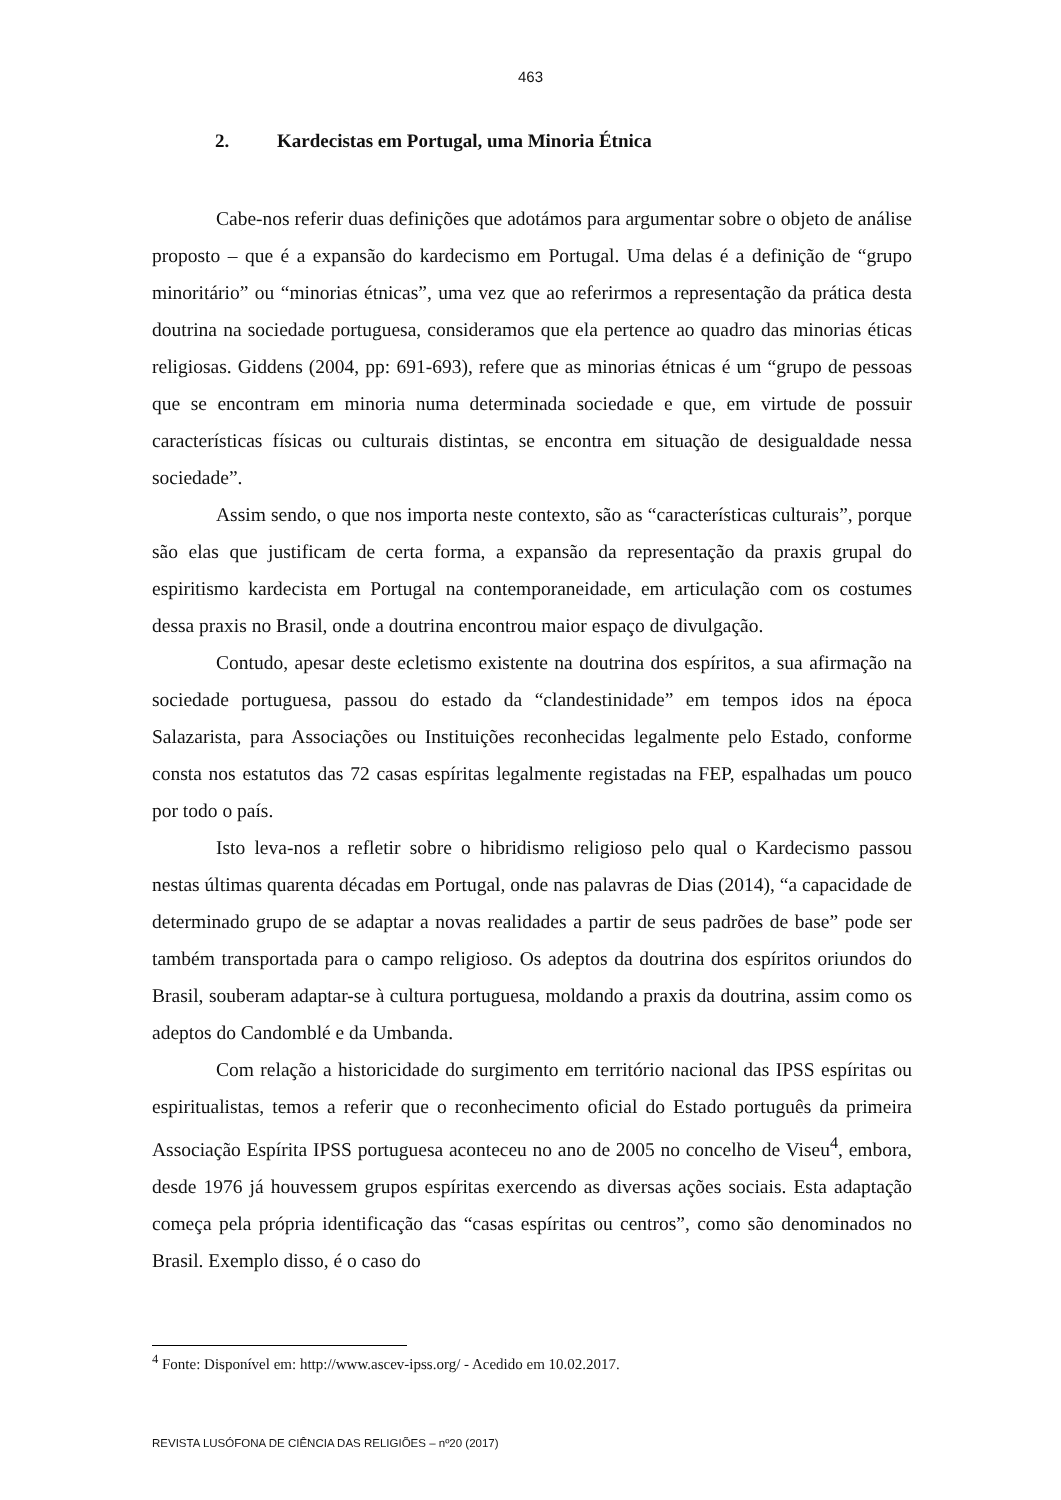463
2. Kardecistas em Portugal, uma Minoria Étnica
Cabe-nos referir duas definições que adotámos para argumentar sobre o objeto de análise proposto – que é a expansão do kardecismo em Portugal. Uma delas é a definição de “grupo minoritário” ou “minorias étnicas”, uma vez que ao referirmos a representação da prática desta doutrina na sociedade portuguesa, consideramos que ela pertence ao quadro das minorias éticas religiosas. Giddens (2004, pp: 691-693), refere que as minorias étnicas é um “grupo de pessoas que se encontram em minoria numa determinada sociedade e que, em virtude de possuir características físicas ou culturais distintas, se encontra em situação de desigualdade nessa sociedade”.
Assim sendo, o que nos importa neste contexto, são as “características culturais”, porque são elas que justificam de certa forma, a expansão da representação da praxis grupal do espiritismo kardecista em Portugal na contemporaneidade, em articulação com os costumes dessa praxis no Brasil, onde a doutrina encontrou maior espaço de divulgação.
Contudo, apesar deste ecletismo existente na doutrina dos espíritos, a sua afirmação na sociedade portuguesa, passou do estado da “clandestinidade” em tempos idos na época Salazarista, para Associações ou Instituições reconhecidas legalmente pelo Estado, conforme consta nos estatutos das 72 casas espíritas legalmente registadas na FEP, espalhadas um pouco por todo o país.
Isto leva-nos a refletir sobre o hibridismo religioso pelo qual o Kardecismo passou nestas últimas quarenta décadas em Portugal, onde nas palavras de Dias (2014), “a capacidade de determinado grupo de se adaptar a novas realidades a partir de seus padrões de base” pode ser também transportada para o campo religioso. Os adeptos da doutrina dos espíritos oriundos do Brasil, souberam adaptar-se à cultura portuguesa, moldando a praxis da doutrina, assim como os adeptos do Candomblé e da Umbanda.
Com relação a historicidade do surgimento em território nacional das IPSS espíritas ou espiritualistas, temos a referir que o reconhecimento oficial do Estado português da primeira Associação Espírita IPSS portuguesa aconteceu no ano de 2005 no concelho de Viseu<sup>4</sup>, embora, desde 1976 já houvessem grupos espíritas exercendo as diversas ações sociais. Esta adaptação começa pela própria identificação das “casas espíritas ou centros”, como são denominados no Brasil. Exemplo disso, é o caso do
<sup>4</sup> Fonte: Disponível em: http://www.ascev-ipss.org/ - Acedido em 10.02.2017.
REVISTA LUSÓFONA DE CIÊNCIA DAS RELIGIÕES – nº20 (2017)